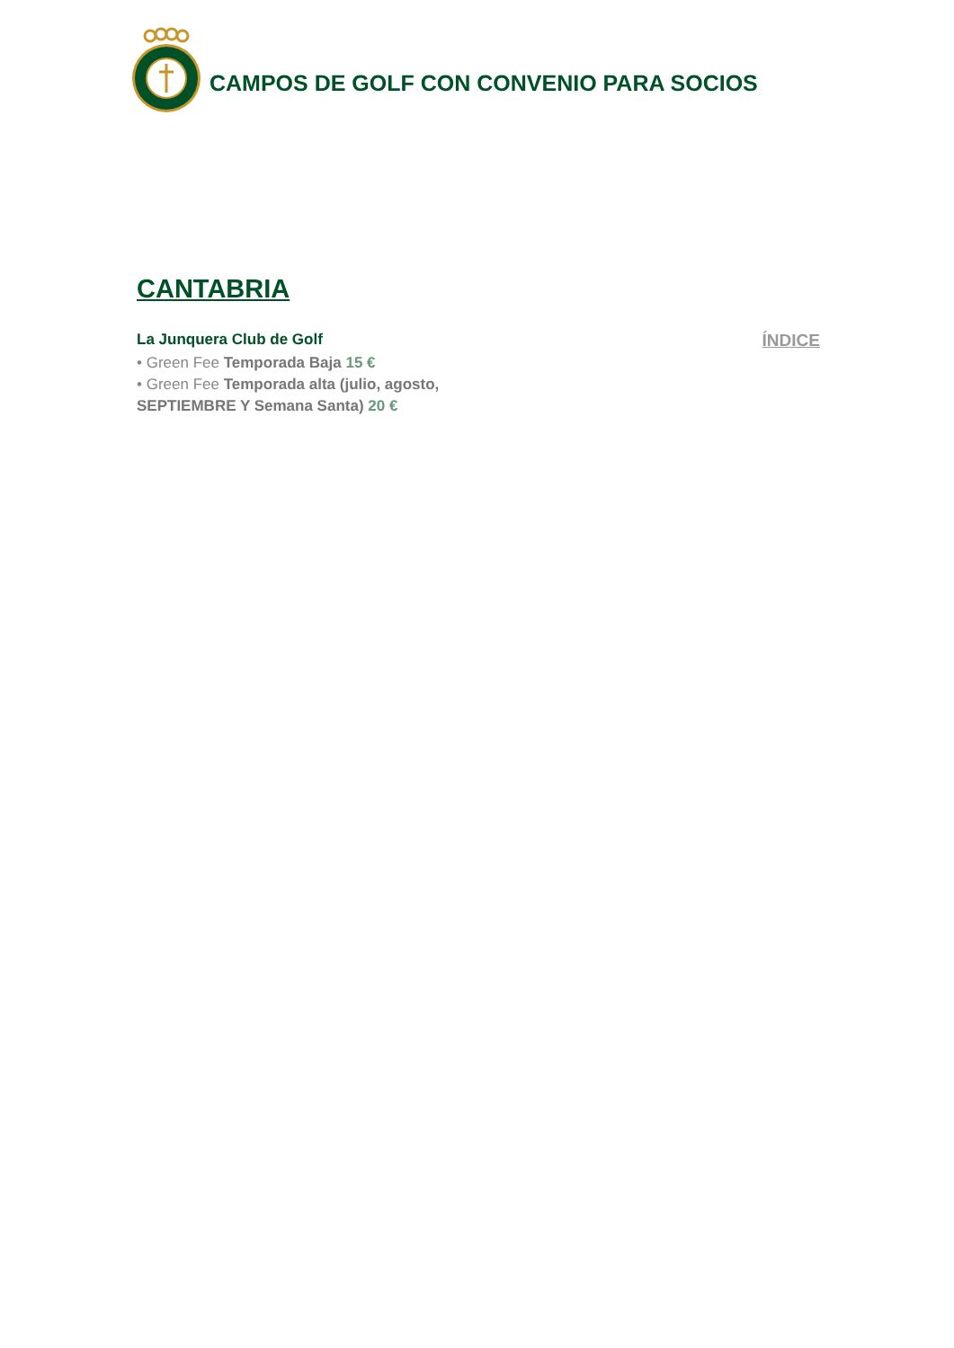CAMPOS DE GOLF CON CONVENIO PARA SOCIOS
CANTABRIA
La Junquera Club de Golf
• Green Fee Temporada Baja 15 €
• Green Fee Temporada alta (julio, agosto,
SEPTIEMBRE Y Semana Santa) 20 €
ÍNDICE